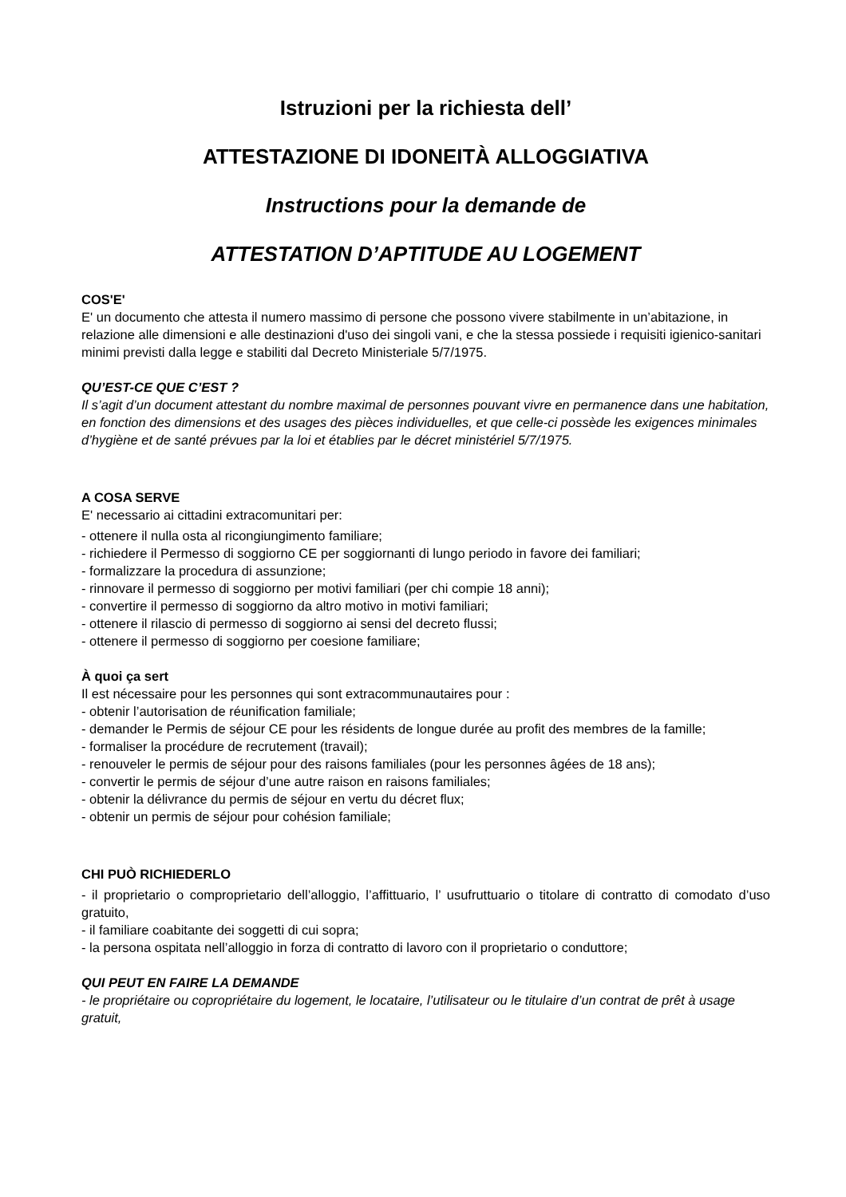Istruzioni per la richiesta dell’
ATTESTAZIONE DI IDONEITÀ ALLOGGIATIVA
Instructions pour la demande de
ATTESTATION D’APTITUDE AU LOGEMENT
COS'E'
E' un documento che attesta il numero massimo di persone che possono vivere stabilmente in un’abitazione, in relazione alle dimensioni e alle destinazioni d'uso dei singoli vani, e che la stessa possiede i requisiti igienico-sanitari minimi previsti dalla legge e stabiliti dal Decreto Ministeriale 5/7/1975.
QU’EST-CE QUE C’EST ?
Il s’agit d’un document attestant du nombre maximal de personnes pouvant vivre en permanence dans une habitation, en fonction des dimensions et des usages des pièces individuelles, et que celle-ci possède les exigences minimales d’hygiène et de santé prévues par la loi et établies par le décret ministériel 5/7/1975.
A COSA SERVE
E' necessario ai cittadini extracomunitari per:
- ottenere il nulla osta al ricongiungimento familiare;
- richiedere il Permesso di soggiorno CE per soggiornanti di lungo periodo in favore dei familiari;
- formalizzare la procedura di assunzione;
- rinnovare il permesso di soggiorno per motivi familiari (per chi compie 18 anni);
- convertire il permesso di soggiorno da altro motivo in motivi familiari;
- ottenere il rilascio di permesso di soggiorno ai sensi del decreto flussi;
- ottenere il permesso di soggiorno per coesione familiare;
À quoi ça sert
Il est nécessaire pour les personnes qui sont extracommunautaires pour :
- obtenir l’autorisation de réunification familiale;
- demander le Permis de séjour CE pour les résidents de longue durée au profit des membres de la famille;
- formaliser la procédure de recrutement (travail);
- renouveler le permis de séjour pour des raisons familiales (pour les personnes âgées de 18 ans);
- convertir le permis de séjour d’une autre raison en raisons familiales;
- obtenir la délivrance du permis de séjour en vertu du décret flux;
- obtenir un permis de séjour pour cohésion familiale;
CHI PUÒ RICHIEDERLO
- il proprietario o comproprietario dell’alloggio, l’affittuario, l’ usufruttuario o titolare di contratto di comodato d’uso gratuito,
- il familiare coabitante dei soggetti di cui sopra;
- la persona ospitata nell’alloggio in forza di contratto di lavoro con il proprietario o conduttore;
QUI PEUT EN FAIRE LA DEMANDE
- le propriétaire ou copropriétaire du logement, le locataire, l’utilisateur ou le titulaire d’un contrat de prêt à usage gratuit,